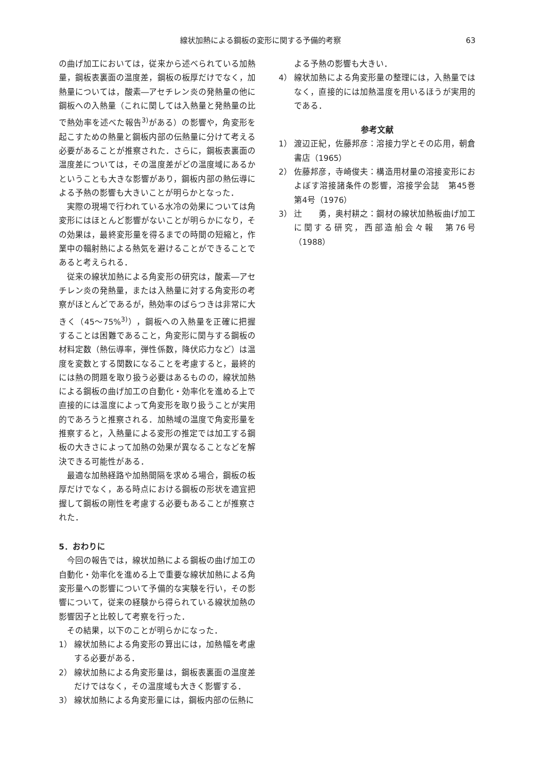線状加熱による鋼板の変形に関する予備的考察 63
の曲げ加工においては，従来から述べられている加熱量，鋼板表裏面の温度差，鋼板の板厚だけでなく，加熱量については，酸素―アセチレン炎の発熱量の他に鋼板への入熱量（これに関しては入熱量と発熱量の比で熱効率を述べた報告<sup>3)</sup>がある）の影響や，角変形を起こすための熱量と鋼板内部の伝熱量に分けて考える必要があることが推察された．さらに，鋼板表裏面の温度差については，その温度差がどの温度域にあるかということも大きな影響があり，鋼板内部の熱伝導による予熱の影響も大きいことが明らかとなった．
実際の現場で行われている水冷の効果については角変形にはほとんど影響がないことが明らかになり，その効果は，最終変形量を得るまでの時間の短縮と，作業中の輻射熱による熱気を避けることができることであると考えられる．
従来の線状加熱による角変形の研究は，酸素―アセチレン炎の発熱量，または入熱量に対する角変形の考察がほとんどであるが，熱効率のばらつきは非常に大きく（45～75%<sup>3)</sup>），鋼板への入熱量を正確に把握することは困難であること，角変形に関与する鋼板の材料定数（熱伝導率，弾性係数，降伏応力など）は温度を変数とする関数になることを考慮すると，最終的には熱の問題を取り扱う必要はあるものの，線状加熱による鋼板の曲げ加工の自動化・効率化を進める上で直接的には温度によって角変形を取り扱うことが実用的であろうと推察される．加熱域の温度で角変形量を推察すると，入熱量による変形の推定では加工する鋼板の大きさによって加熱の効果が異なることなどを解決できる可能性がある．
最適な加熱経路や加熱間隔を求める場合，鋼板の板厚だけでなく，ある時点における鋼板の形状を適宜把握して鋼板の剛性を考慮する必要もあることが推察された．
5．おわりに
今回の報告では，線状加熱による鋼板の曲げ加工の自動化・効率化を進める上で重要な線状加熱による角変形量への影響について予備的な実験を行い，その影響について，従来の経験から得られている線状加熱の影響因子と比較して考察を行った．
その結果，以下のことが明らかになった．
1） 線状加熱による角変形の算出には，加熱幅を考慮する必要がある．
2） 線状加熱による角変形量は，鋼板表裏面の温度差だけではなく，その温度域も大きく影響する．
3） 線状加熱による角変形量には，鋼板内部の伝熱に
よる予熱の影響も大きい．
4） 線状加熱による角変形量の整理には，入熱量ではなく，直接的には加熱温度を用いるほうが実用的である．
参考文献
1） 渡辺正紀，佐藤邦彦：溶接力学とその応用，朝倉書店（1965）
2） 佐藤邦彦，寺崎俊夫：構造用材量の溶接変形におよぼす溶接諸条件の影響，溶接学会誌　第45巻第4号（1976）
3） 辻　　勇，奥村耕之：鋼材の線状加熱板曲げ加工に関する研究，西部造船会々報　第76号（1988）